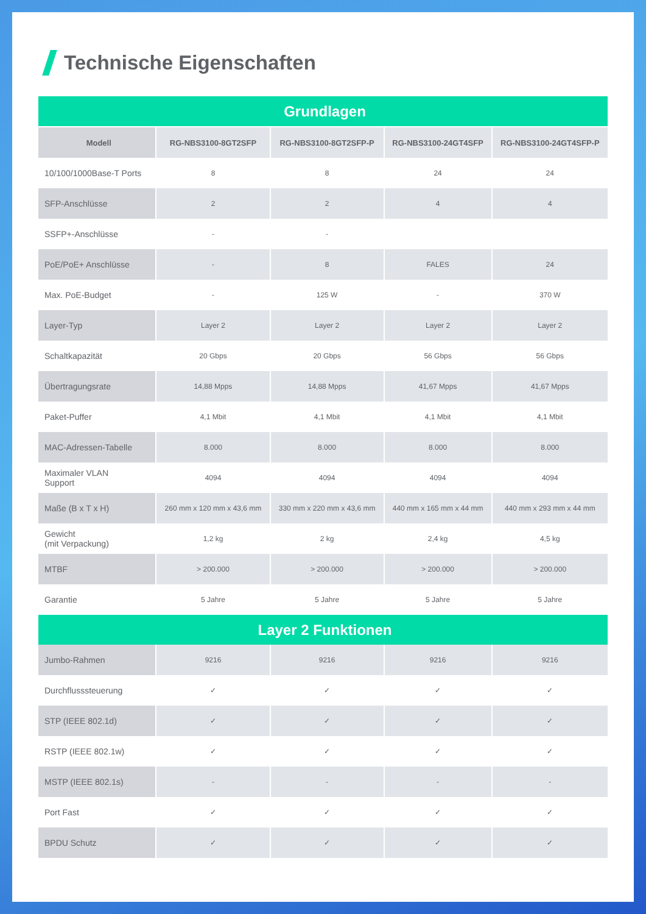Technische Eigenschaften
| Grundlagen | | | | |
| --- | --- | --- | --- | --- |
| Modell | RG-NBS3100-8GT2SFP | RG-NBS3100-8GT2SFP-P | RG-NBS3100-24GT4SFP | RG-NBS3100-24GT4SFP-P |
| 10/100/1000Base-T Ports | 8 | 8 | 24 | 24 |
| SFP-Anschlüsse | 2 | 2 | 4 | 4 |
| SSFP+-Anschlüsse | - | - | | |
| PoE/PoE+ Anschlüsse | - | 8 | FALES | 24 |
| Max. PoE-Budget | - | 125 W | - | 370 W |
| Layer-Typ | Layer 2 | Layer 2 | Layer 2 | Layer 2 |
| Schaltkapazität | 20 Gbps | 20 Gbps | 56 Gbps | 56 Gbps |
| Übertragungsrate | 14,88 Mpps | 14,88 Mpps | 41,67 Mpps | 41,67 Mpps |
| Paket-Puffer | 4,1 Mbit | 4,1 Mbit | 4,1 Mbit | 4,1 Mbit |
| MAC-Adressen-Tabelle | 8.000 | 8.000 | 8.000 | 8.000 |
| Maximaler VLAN Support | 4094 | 4094 | 4094 | 4094 |
| Maße (B x T x H) | 260 mm x 120 mm x 43,6 mm | 330 mm x 220 mm x 43,6 mm | 440 mm x 165 mm x 44 mm | 440 mm x 293 mm x 44 mm |
| Gewicht (mit Verpackung) | 1,2 kg | 2 kg | 2,4 kg | 4,5 kg |
| MTBF | > 200.000 | > 200.000 | > 200.000 | > 200.000 |
| Garantie | 5 Jahre | 5 Jahre | 5 Jahre | 5 Jahre |
| Layer 2 Funktionen | | | | |
| Jumbo-Rahmen | 9216 | 9216 | 9216 | 9216 |
| Durchflusssteuerung | ✓ | ✓ | ✓ | ✓ |
| STP (IEEE 802.1d) | ✓ | ✓ | ✓ | ✓ |
| RSTP (IEEE 802.1w) | ✓ | ✓ | ✓ | ✓ |
| MSTP (IEEE 802.1s) | - | - | - | - |
| Port Fast | ✓ | ✓ | ✓ | ✓ |
| BPDU Schutz | ✓ | ✓ | ✓ | ✓ |